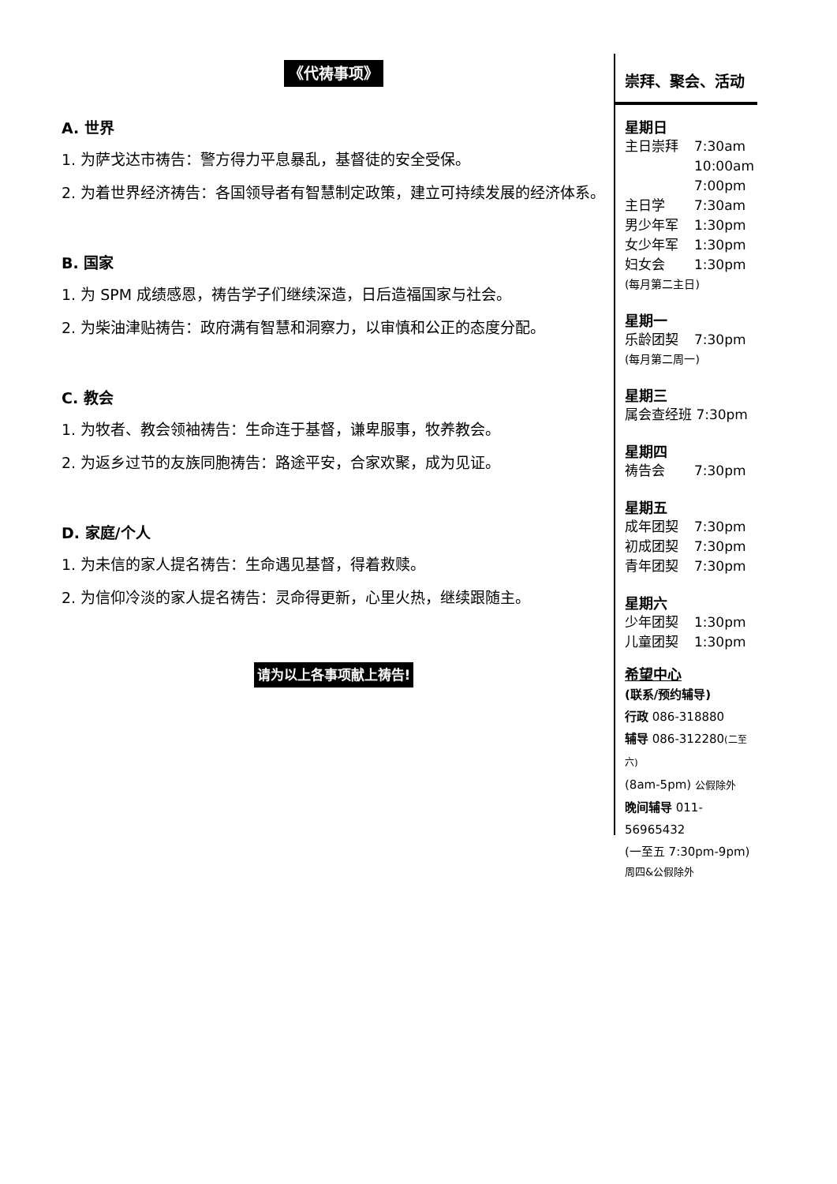《代祷事项》
A. 世界
1. 为萨戈达市祷告：警方得力平息暴乱，基督徒的安全受保。
2. 为着世界经济祷告：各国领导者有智慧制定政策，建立可持续发展的经济体系。
B. 国家
1. 为 SPM 成绩感恩，祷告学子们继续深造，日后造福国家与社会。
2. 为柴油津贴祷告：政府满有智慧和洞察力，以审慎和公正的态度分配。
C. 教会
1. 为牧者、教会领袖祷告：生命连于基督，谦卑服事，牧养教会。
2. 为返乡过节的友族同胞祷告：路途平安，合家欢聚，成为见证。
D. 家庭/个人
1. 为未信的家人提名祷告：生命遇见基督，得着救赎。
2. 为信仰冷淡的家人提名祷告：灵命得更新，心里火热，继续跟随主。
请为以上各事项献上祷告!
崇拜、聚会、活动
星期日
主日崇拜 7:30am
10:00am
7:00pm
主日学 7:30am
男少年军 1:30pm
女少年军 1:30pm
妇女会 1:30pm
(每月第二主日)
星期一
乐龄团契 7:30pm
(每月第二周一)
星期三
属会查经班 7:30pm
星期四
祷告会 7:30pm
星期五
成年团契 7:30pm
初成团契 7:30pm
青年团契 7:30pm
星期六
少年团契 1:30pm
儿童团契 1:30pm
希望中心
(联系/预约辅导)
行政 086-318880
辅导 086-312280(二至六)
(8am-5pm) 公假除外
晚间辅导 011-56965432
(一至五 7:30pm-9pm)
周四&公假除外